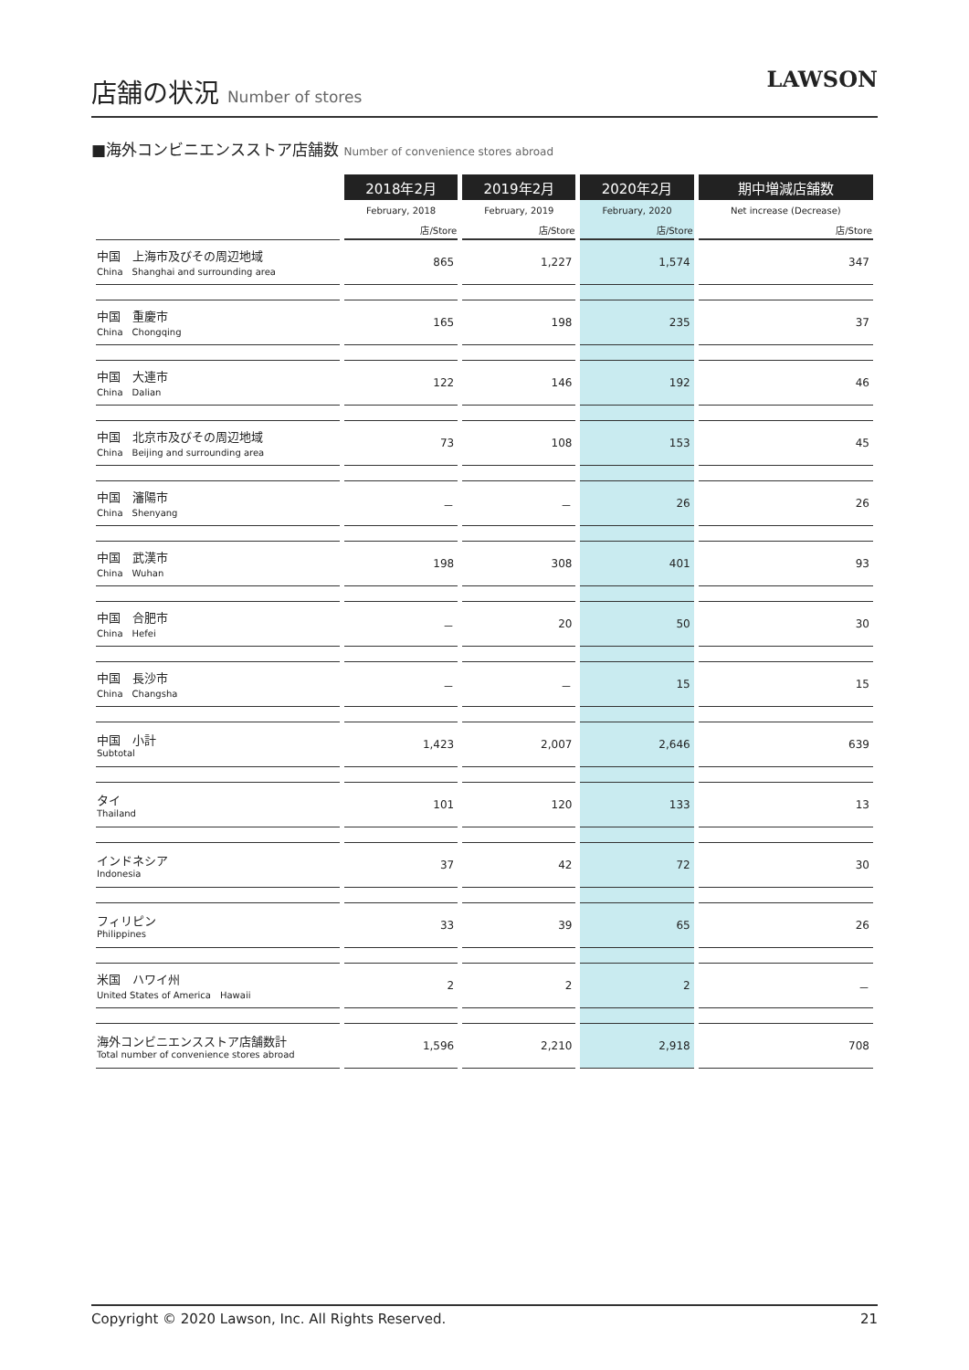店舗の状況 Number of stores
LAWSON
■海外コンビニエンスストア店舗数 Number of convenience stores abroad
| | 2018年2月 | 2019年2月 | 2020年2月 | 期中増減店舗数 |
| | February, 2018 | February, 2019 | February, 2020 | Net increase (Decrease) |
| | 店/Store | 店/Store | 店/Store | 店/Store |
| 中国 上海市及びその周辺地域 China Shanghai and surrounding area | 865 | 1,227 | 1,574 | 347 |
| 中国 重慶市 China Chongqing | 165 | 198 | 235 | 37 |
| 中国 大連市 China Dalian | 122 | 146 | 192 | 46 |
| 中国 北京市及びその周辺地域 China Beijing and surrounding area | 73 | 108 | 153 | 45 |
| 中国 瀋陽市 China Shenyang | － | － | 26 | 26 |
| 中国 武漢市 China Wuhan | 198 | 308 | 401 | 93 |
| 中国 合肥市 China Hefei | － | 20 | 50 | 30 |
| 中国 長沙市 China Changsha | － | － | 15 | 15 |
| 中国 小計 Subtotal | 1,423 | 2,007 | 2,646 | 639 |
| タイ Thailand | 101 | 120 | 133 | 13 |
| インドネシア Indonesia | 37 | 42 | 72 | 30 |
| フィリピン Philippines | 33 | 39 | 65 | 26 |
| 米国 ハワイ州 United States of America Hawaii | 2 | 2 | 2 | － |
| 海外コンビニエンスストア店舗数計 Total number of convenience stores abroad | 1,596 | 2,210 | 2,918 | 708 |
Copyright © 2020 Lawson, Inc. All Rights Reserved. 21